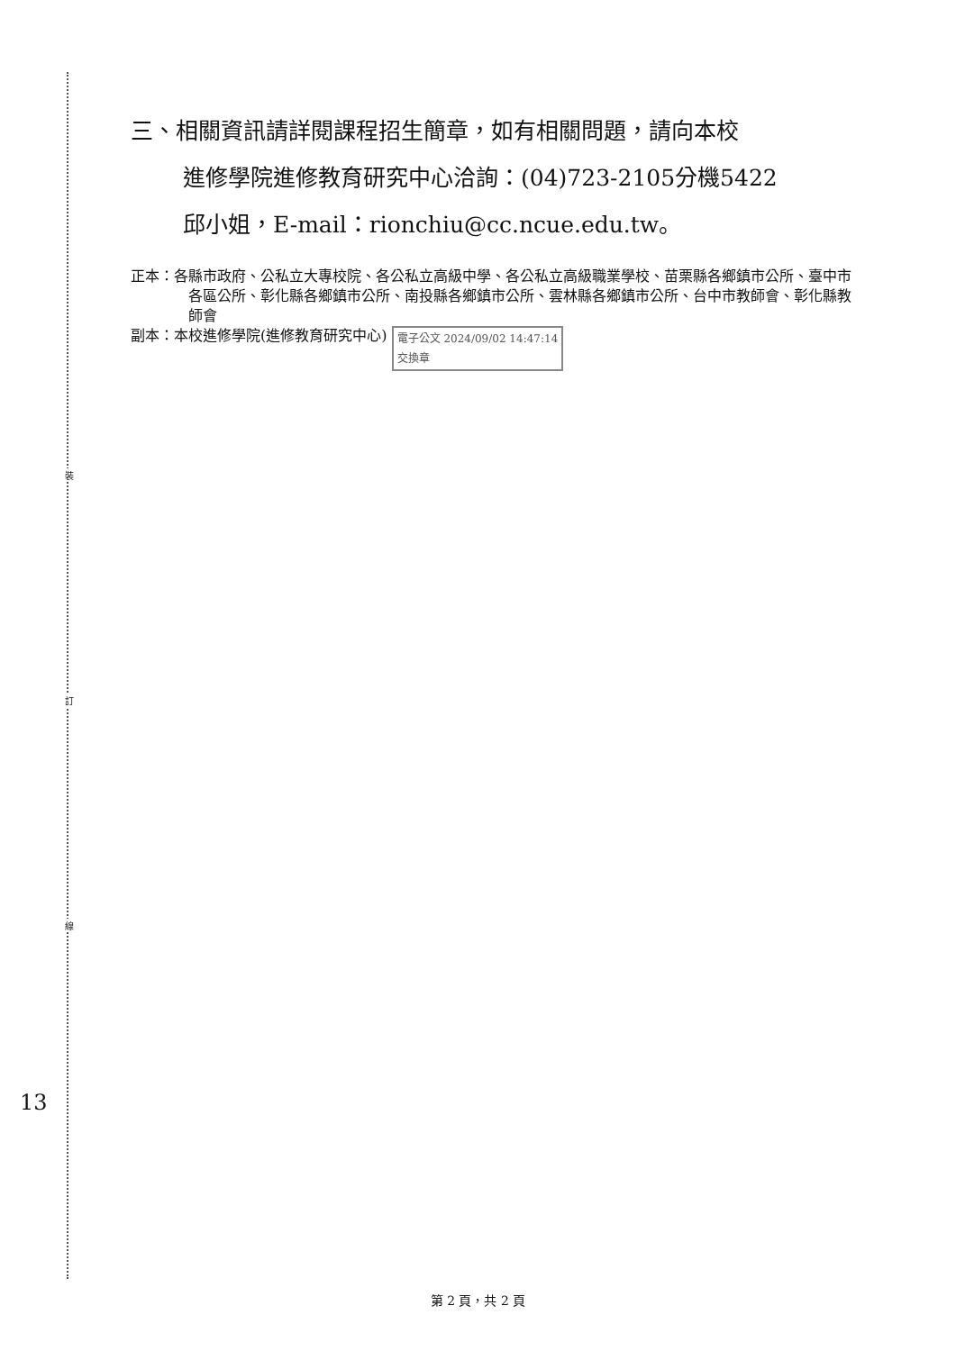裝
訂
線
三、相關資訊請詳閱課程招生簡章，如有相關問題，請向本校
進修學院進修教育研究中心洽詢：(04)723-2105分機5422
邱小姐，E-mail：rionchiu@cc.ncue.edu.tw。
正本：各縣市政府、公私立大專校院、各公私立高級中學、各公私立高級職業學校、苗栗縣各鄉鎮市公所、臺中市各區公所、彰化縣各鄉鎮市公所、南投縣各鄉鎮市公所、雲林縣各鄉鎮市公所、台中市教師會、彰化縣教師會
副本：本校進修學院(進修教育研究中心) 電子公文 2024/09/02 14:47:14
交換章
13
第 2 頁，共 2 頁